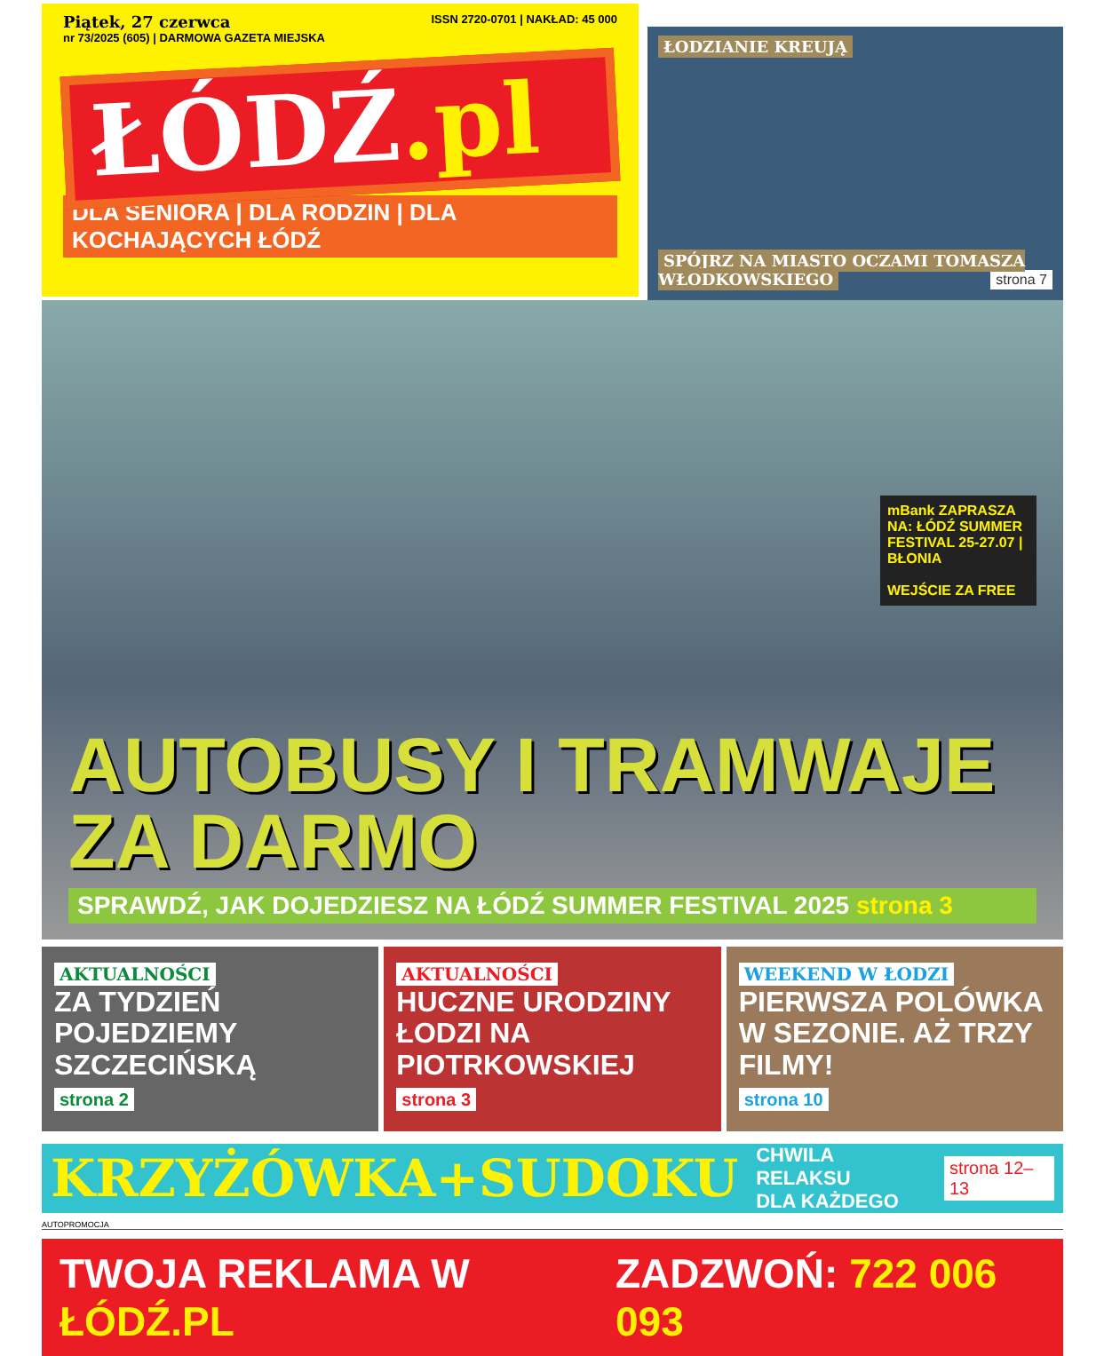Piątek, 27 czerwca ISSN 2720-0701 | NAKŁAD: 45 000
nr 73/2025 (605) | DARMOWA GAZETA MIEJSKA
ŁÓDŹ.pl
DLA SENIORA | DLA RODZIN | DLA KOCHAJĄCYCH ŁÓDŹ
ŁODZIANIE KREUJĄ
SPÓJRZ NA MIASTO OCZAMI TOMASZA WŁODKOWSKIEGO strona 7
mBank ZAPRASZA NA: ŁÓDŹ SUMMER FESTIVAL 25-27.07 | BŁONIA
WEJŚCIE ZA FREE
AUTOBUSY I TRAMWAJE
ZA DARMO
SPRAWDŹ, JAK DOJEDZIESZ NA ŁÓDŹ SUMMER FESTIVAL 2025 strona 3
AKTUALNOŚCI
ZA TYDZIEŃ POJEDZIEMY SZCZECIŃSKĄ
strona 2
AKTUALNOŚCI
HUCZNE URODZINY ŁODZI NA PIOTRKOWSKIEJ
strona 3
WEEKEND W ŁODZI
PIERWSZA POLÓWKA W SEZONIE. AŻ TRZY FILMY!
strona 10
KRZYŻÓWKA+SUDOKU CHWILA RELAKSU
DLA KAŻDEGO strona 12–13
AUTOPROMOCJA
TWOJA REKLAMA W ŁÓDŹ.PL ZADZWOŃ: 722 006 093